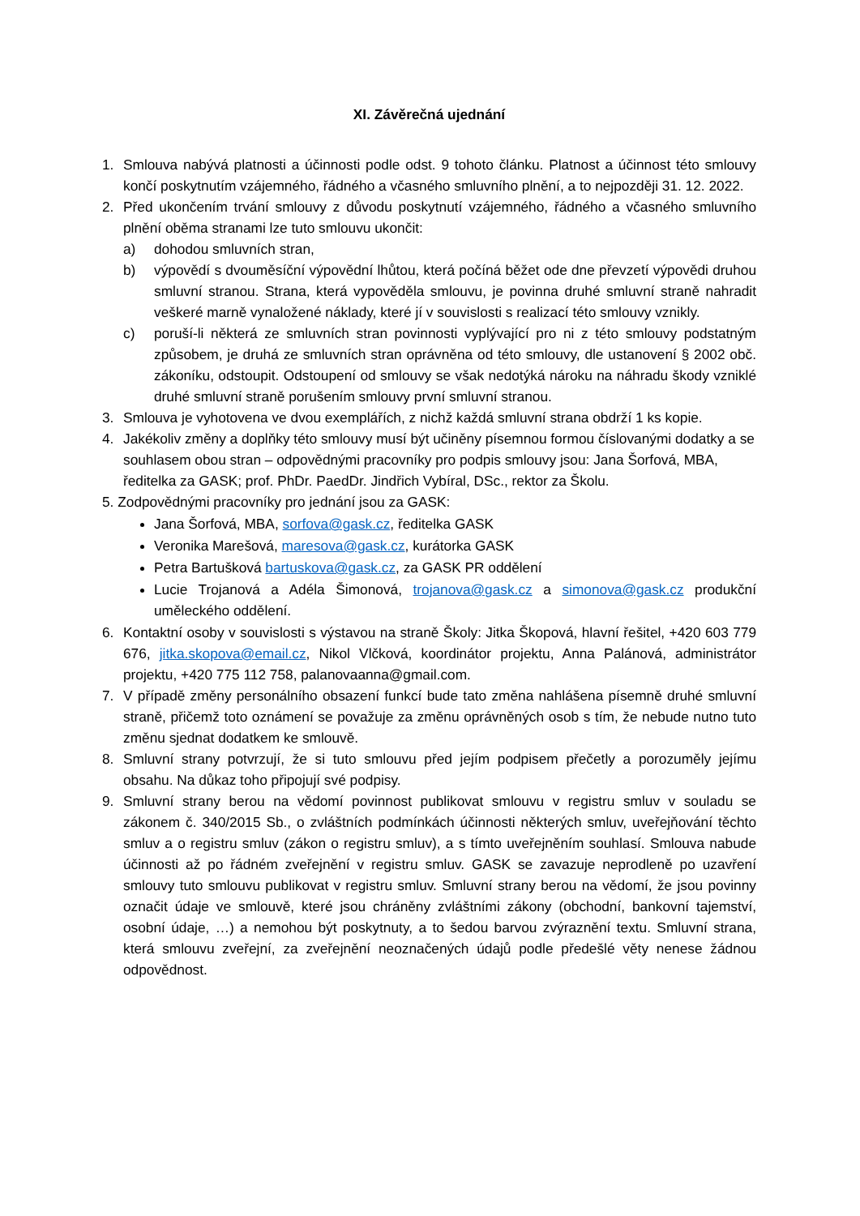XI. Závěrečná ujednání
1. Smlouva nabývá platnosti a účinnosti podle odst. 9 tohoto článku. Platnost a účinnost této smlouvy končí poskytnutím vzájemného, řádného a včasného smluvního plnění, a to nejpozději 31. 12. 2022.
2. Před ukončením trvání smlouvy z důvodu poskytnutí vzájemného, řádného a včasného smluvního plnění oběma stranami lze tuto smlouvu ukončit:
a) dohodou smluvních stran,
b) výpovědí s dvouměsíční výpovědní lhůtou, která počíná běžet ode dne převzetí výpovědi druhou smluvní stranou. Strana, která vypověděla smlouvu, je povinna druhé smluvní straně nahradit veškeré marně vynaložené náklady, které jí v souvislosti s realizací této smlouvy vznikly.
c) poruší-li některá ze smluvních stran povinnosti vyplývající pro ni z této smlouvy podstatným způsobem, je druhá ze smluvních stran oprávněna od této smlouvy, dle ustanovení § 2002 obč. zákoníku, odstoupit. Odstoupení od smlouvy se však nedotýká nároku na náhradu škody vzniklé druhé smluvní straně porušením smlouvy první smluvní stranou.
3. Smlouva je vyhotovena ve dvou exemplářích, z nichž každá smluvní strana obdrží 1 ks kopie.
4. Jakékoliv změny a doplňky této smlouvy musí být učiněny písemnou formou číslovanými dodatky a se souhlasem obou stran – odpovědnými pracovníky pro podpis smlouvy jsou: Jana Šorfová, MBA, ředitelka za GASK; prof. PhDr. PaedDr. Jindřich Vybíral, DSc., rektor za Školu.
5. Zodpovědnými pracovníky pro jednání jsou za GASK:
Jana Šorfová, MBA, sorfova@gask.cz, ředitelka GASK
Veronika Marešová, maresova@gask.cz, kurátorka GASK
Petra Bartušková bartuskova@gask.cz, za GASK PR oddělení
Lucie Trojanová a Adéla Šimonová, trojanova@gask.cz a simonova@gask.cz produkční uměleckého oddělení.
6. Kontaktní osoby v souvislosti s výstavou na straně Školy: Jitka Škopová, hlavní řešitel, +420 603 779 676, jitka.skopova@email.cz, Nikol Vlčková, koordinátor projektu, Anna Palánová, administrátor projektu, +420 775 112 758, palanovaanna@gmail.com.
7. V případě změny personálního obsazení funkcí bude tato změna nahlášena písemně druhé smluvní straně, přičemž toto oznámení se považuje za změnu oprávněných osob s tím, že nebude nutno tuto změnu sjednat dodatkem ke smlouvě.
8. Smluvní strany potvrzují, že si tuto smlouvu před jejím podpisem přečetly a porozuměly jejímu obsahu. Na důkaz toho připojují své podpisy.
9. Smluvní strany berou na vědomí povinnost publikovat smlouvu v registru smluv v souladu se zákonem č. 340/2015 Sb., o zvláštních podmínkách účinnosti některých smluv, uveřejňování těchto smluv a o registru smluv (zákon o registru smluv), a s tímto uveřejněním souhlasí. Smlouva nabude účinnosti až po řádném zveřejnění v registru smluv. GASK se zavazuje neprodleně po uzavření smlouvy tuto smlouvu publikovat v registru smluv. Smluvní strany berou na vědomí, že jsou povinny označit údaje ve smlouvě, které jsou chráněny zvláštními zákony (obchodní, bankovní tajemství, osobní údaje, …) a nemohou být poskytnuty, a to šedou barvou zvýraznění textu. Smluvní strana, která smlouvu zveřejní, za zveřejnění neoznačených údajů podle předešlé věty nenese žádnou odpovědnost.